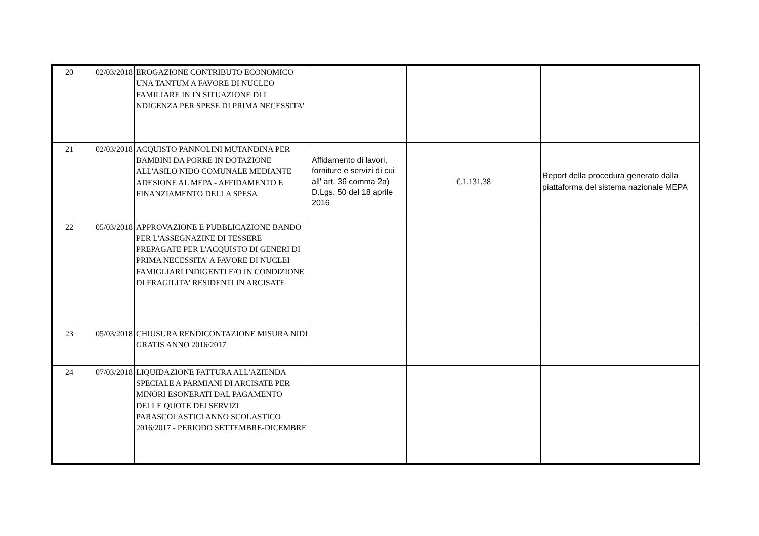| 20 | 02/03/2018 | EROGAZIONE CONTRIBUTO ECONOMICO UNA TANTUM A FAVORE DI NUCLEO FAMILIARE IN IN SITUAZIONE DI I NDIGENZA PER SPESE DI PRIMA NECESSITA' | | | |
| 21 | 02/03/2018 | ACQUISTO PANNOLINI MUTANDINA PER BAMBINI DA PORRE IN DOTAZIONE ALL'ASILO NIDO COMUNALE MEDIANTE ADESIONE AL MEPA - AFFIDAMENTO E FINANZIAMENTO DELLA SPESA | Affidamento di lavori, forniture e servizi di cui all' art. 36 comma 2a) D.Lgs. 50 del 18 aprile 2016 | €.1.131,38 | Report della procedura generato dalla piattaforma del sistema nazionale MEPA |
| 22 | 05/03/2018 | APPROVAZIONE E PUBBLICAZIONE BANDO PER L'ASSEGNAZINE DI TESSERE PREPAGATE PER L'ACQUISTO DI GENERI DI PRIMA NECESSITA' A FAVORE DI NUCLEI FAMIGLIARI INDIGENTI E/O IN CONDIZIONE DI FRAGILITA' RESIDENTI IN ARCISATE | | | |
| 23 | 05/03/2018 | CHIUSURA RENDICONTAZIONE MISURA NIDI GRATIS ANNO 2016/2017 | | | |
| 24 | 07/03/2018 | LIQUIDAZIONE FATTURA ALL'AZIENDA SPECIALE A PARMIANI DI ARCISATE PER MINORI ESONERATI DAL PAGAMENTO DELLE QUOTE DEI SERVIZI PARASCOLASTICI ANNO SCOLASTICO 2016/2017 - PERIODO SETTEMBRE-DICEMBRE | | | |